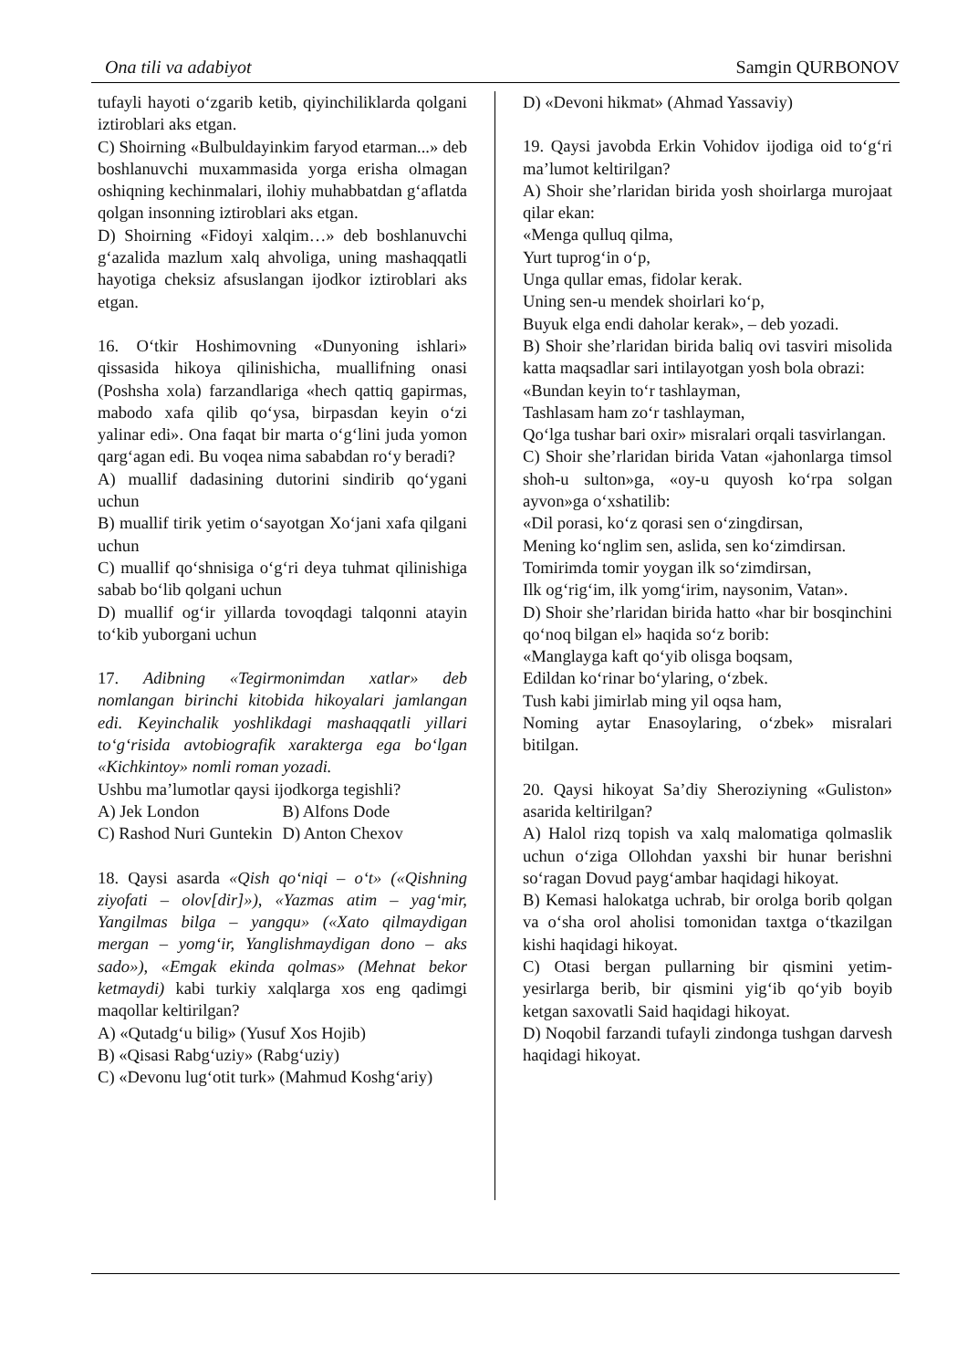Ona tili va adabiyot Samgin QURBONOV
tufayli hayoti o‘zgarib ketib, qiyinchiliklarda qolgani iztiroblari aks etgan.
C) Shoirning «Bulbuldayinkim faryod etarman...» deb boshlanuvchi muxammasida yorga erisha olmagan oshiqning kechinmalari, ilohiy muhabbatdan g‘aflatda qolgan insonning iztiroblari aks etgan.
D) Shoirning «Fidoyi xalqim…» deb boshlanuvchi g‘azalida mazlum xalq ahvoliga, uning mashaqqatli hayotiga cheksiz afsuslangan ijodkor iztiroblari aks etgan.
16. O‘tkir Hoshimovning «Dunyoning ishlari» qissasida hikoya qilinishicha, muallifning onasi (Poshsha xola) farzandlariga «hech qattiq gapirmas, mabodo xafa qilib qo‘ysa, birpasdan keyin o‘zi yalinar edi». Ona faqat bir marta o‘g‘lini juda yomon qarg‘agan edi. Bu voqea nima sababdan ro‘y beradi?
A) muallif dadasining dutorini sindirib qo‘ygani uchun
B) muallif tirik yetim o‘sayotgan Xo‘jani xafa qilgani uchun
C) muallif qo‘shnisiga o‘g‘ri deya tuhmat qilinishiga sabab bo‘lib qolgani uchun
D) muallif og‘ir yillarda tovoqdagi talqonni atayin to‘kib yuborgani uchun
17. Adibning «Tegirmonimdan xatlar» deb nomlangan birinchi kitobida hikoyalari jamlangan edi. Keyinchalik yoshlikdagi mashaqqatli yillari to‘g‘risida avtobiografik xarakterga ega bo‘lgan «Kichkintoy» nomli roman yozadi.
Ushbu ma’lumotlar qaysi ijodkorga tegishli?
A) Jek London B) Alfons Dode
C) Rashod Nuri Guntekin D) Anton Chexov
18. Qaysi asarda «Qish qo‘niqi – o‘t» («Qishning ziyofati – olov[dir]»), «Yazmas atim – yag‘mir, Yangilmas bilga – yangqu» («Xato qilmaydigan mergan – yomg‘ir, Yanglishmaydigan dono – aks sado»), «Emgak ekinda qolmas» (Mehnat bekor ketmaydi) kabi turkiy xalqlarga xos eng qadimgi maqollar keltirilgan?
A) «Qutadg‘u bilig» (Yusuf Xos Hojib)
B) «Qisasi Rabg‘uziy» (Rabg‘uziy)
C) «Devonu lug‘otit turk» (Mahmud Koshg‘ariy)
D) «Devoni hikmat» (Ahmad Yassaviy)
19. Qaysi javobda Erkin Vohidov ijodiga oid to‘g‘ri ma’lumot keltirilgan?
A) Shoir she’rlaridan birida yosh shoirlarga murojaat qilar ekan:
«Menga qulluq qilma,
Yurt tuprog‘in o‘p,
Unga qullar emas, fidolar kerak.
Uning sen-u mendek shoirlari ko‘p,
Buyuk elga endi daholar kerak», – deb yozadi.
B) Shoir she’rlaridan birida baliq ovi tasviri misolida katta maqsadlar sari intilayotgan yosh bola obrazi:
«Bundan keyin to‘r tashlayman,
Tashlasam ham zo‘r tashlayman,
Qo‘lga tushar bari oxir» misralari orqali tasvirlangan.
C) Shoir she’rlaridan birida Vatan «jahonlarga timsol shoh-u sulton»ga, «oy-u quyosh ko‘rpa solgan ayvon»ga o‘xshatilib:
«Dil porasi, ko‘z qorasi sen o‘zingdirsan,
Mening ko‘nglim sen, aslida, sen ko‘zimdirsan.
Tomirimda tomir yoygan ilk so‘zimdirsan,
Ilk og‘rig‘im, ilk yomg‘irim, naysonim, Vatan».
D) Shoir she’rlaridan birida hatto «har bir bosqinchini qo‘noq bilgan el» haqida so‘z borib:
«Manglayga kaft qo‘yib olisga boqsam,
Edildan ko‘rinar bo‘ylaring, o‘zbek.
Tush kabi jimirlab ming yil oqsa ham,
Noming aytar Enasoylaring, o‘zbek» misralari bitilgan.
20. Qaysi hikoyat Sa’diy Sheroziyning «Guliston» asarida keltirilgan?
A) Halol rizq topish va xalq malomatiga qolmaslik uchun o‘ziga Ollohdan yaxshi bir hunar berishni so‘ragan Dovud payg‘ambar haqidagi hikoyat.
B) Kemasi halokatga uchrab, bir orolga borib qolgan va o‘sha orol aholisi tomonidan taxtga o‘tkazilgan kishi haqidagi hikoyat.
C) Otasi bergan pullarning bir qismini yetim-yesirlarga berib, bir qismini yig‘ib qo‘yib boyib ketgan saxovatli Said haqidagi hikoyat.
D) Noqobil farzandi tufayli zindonga tushgan darvesh haqidagi hikoyat.